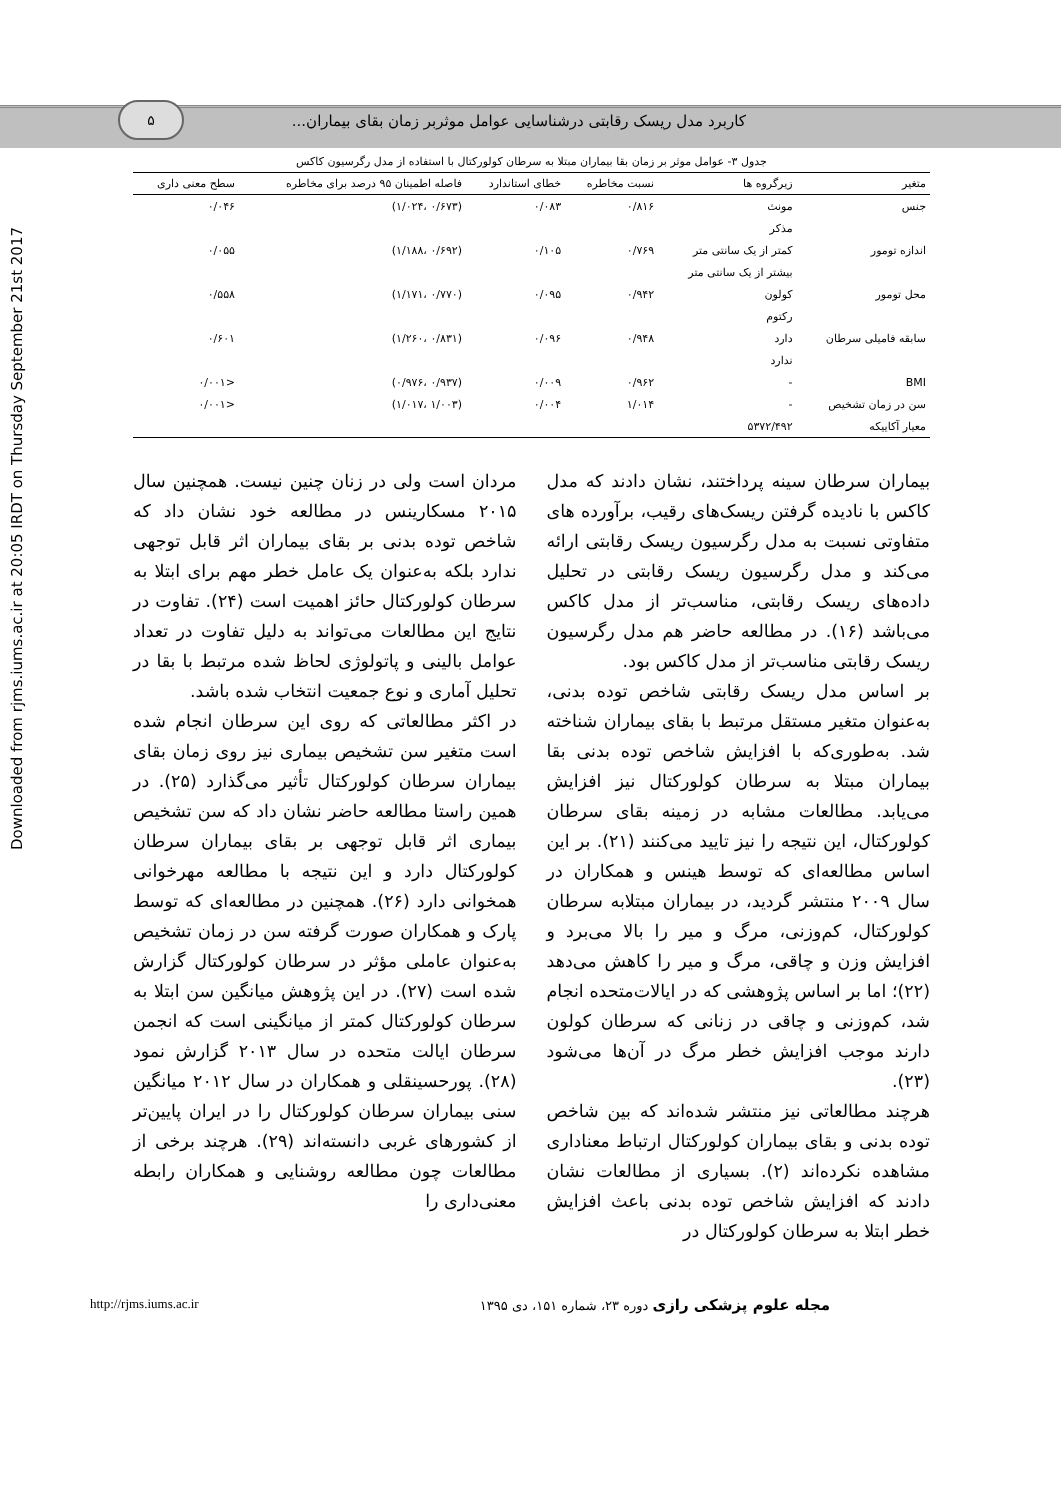۵
کاربرد مدل ریسک رقابتی درشناسایی عوامل موثربر زمان بقای بیماران...
Downloaded from rjms.iums.ac.ir at 20:05 IRDT on Thursday September 21st 2017
جدول ۳- عوامل موثر بر زمان بقا بیماران مبتلا به سرطان کولورکتال با استفاده از مدل رگرسیون کاکس
| متغیر | زیرگروه ها | نسبت مخاطره | خطای استاندارد | فاصله اطمینان ۹۵ درصد برای مخاطره | سطح معنی داری |
| --- | --- | --- | --- | --- | --- |
| جنس | مونث | ۰/۸۱۶ | ۰/۰۸۳ | (۰/۶۷۳ ،۱/۰۲۴) | ۰/۰۴۶ |
| | مذکر | | | | |
| اندازه تومور | کمتر از یک سانتی متر | ۰/۷۶۹ | ۰/۱۰۵ | (۰/۶۹۲ ،۱/۱۸۸) | ۰/۰۵۵ |
| | بیشتر از یک سانتی متر | | | | |
| محل تومور | کولون | ۰/۹۴۲ | ۰/۰۹۵ | (۰/۷۷۰ ،۱/۱۷۱) | ۰/۵۵۸ |
| | رکتوم | | | | |
| سابقه فامیلی سرطان | دارد | ۰/۹۴۸ | ۰/۰۹۶ | (۰/۸۳۱ ،۱/۲۶۰) | ۰/۶۰۱ |
| | ندارد | | | | |
| BMI | - | ۰/۹۶۲ | ۰/۰۰۹ | (۰/۹۳۷ ،۰/۹۷۶) | <۰/۰۰۱ |
| سن در زمان تشخیص | - | ۱/۰۱۴ | ۰/۰۰۴ | (۱/۰۰۳ ،۱/۰۱۷) | <۰/۰۰۱ |
| معیار آکاییکه | ۵۳۷۲/۴۹۲ | | | | |
بیماران سرطان سینه پرداختند، نشان دادند که مدل کاکس با نادیده گرفتن ریسک‌های رقیب، برآورده های متفاوتی نسبت به مدل رگرسیون ریسک رقابتی ارائه می‌کند و مدل رگرسیون ریسک رقابتی در تحلیل داده‌های ریسک رقابتی، مناسب‌تر از مدل کاکس می‌باشد (۱۶). در مطالعه حاضر هم مدل رگرسیون ریسک رقابتی مناسب‌تر از مدل کاکس بود.
بر اساس مدل ریسک رقابتی شاخص توده بدنی، به‌عنوان متغیر مستقل مرتبط با بقای بیماران شناخته شد. به‌طوری‌که با افزایش شاخص توده بدنی بقا بیماران مبتلا به سرطان کولورکتال نیز افزایش می‌یابد. مطالعات مشابه در زمینه بقای سرطان کولورکتال، این نتیجه را نیز تایید می‌کنند (۲۱). بر این اساس مطالعه‌ای که توسط هینس و همکاران در سال ۲۰۰۹ منتشر گردید، در بیماران مبتلابه سرطان کولورکتال، کم‌وزنی، مرگ و میر را بالا می‌برد و افزایش وزن و چاقی، مرگ و میر را کاهش می‌دهد (۲۲)؛ اما بر اساس پژوهشی که در ایالات‌متحده انجام شد، کم‌وزنی و چاقی در زنانی که سرطان کولون دارند موجب افزایش خطر مرگ در آن‌ها می‌شود (۲۳).
هرچند مطالعاتی نیز منتشر شده‌اند که بین شاخص توده بدنی و بقای بیماران کولورکتال ارتباط معناداری مشاهده نکرده‌اند (۲). بسیاری از مطالعات نشان دادند که افزایش شاخص توده بدنی باعث افزایش خطر ابتلا به سرطان کولورکتال در
مردان است ولی در زنان چنین نیست. همچنین سال ۲۰۱۵ مسکارینس در مطالعه خود نشان داد که شاخص توده بدنی بر بقای بیماران اثر قابل توجهی ندارد بلکه به‌عنوان یک عامل خطر مهم برای ابتلا به سرطان کولورکتال حائز اهمیت است (۲۴). تفاوت در نتایج این مطالعات می‌تواند به دلیل تفاوت در تعداد عوامل بالینی و پاتولوژی لحاظ شده مرتبط با بقا در تحلیل آماری و نوع جمعیت انتخاب شده باشد.
در اکثر مطالعاتی که روی این سرطان انجام شده است متغیر سن تشخیص بیماری نیز روی زمان بقای بیماران سرطان کولورکتال تأثیر می‌گذارد (۲۵). در همین راستا مطالعه حاضر نشان داد که سن تشخیص بیماری اثر قابل توجهی بر بقای بیماران سرطان کولورکتال دارد و این نتیجه با مطالعه مهرخوانی همخوانی دارد (۲۶). همچنین در مطالعه‌ای که توسط پارک و همکاران صورت گرفته سن در زمان تشخیص به‌عنوان عاملی مؤثر در سرطان کولورکتال گزارش شده است (۲۷). در این پژوهش میانگین سن ابتلا به سرطان کولورکتال کمتر از میانگینی است که انجمن سرطان ایالت متحده در سال ۲۰۱۳ گزارش نمود (۲۸). پورحسینقلی و همکاران در سال ۲۰۱۲ میانگین سنی بیماران سرطان کولورکتال را در ایران پایین‌تر از کشورهای غربی دانسته‌اند (۲۹). هرچند برخی از مطالعات چون مطالعه روشنایی و همکاران رابطه معنی‌داری را
مجله علوم پزشکی رازی دوره ۲۳، شماره ۱۵۱، دی ۱۳۹۵ http://rjms.iums.ac.ir